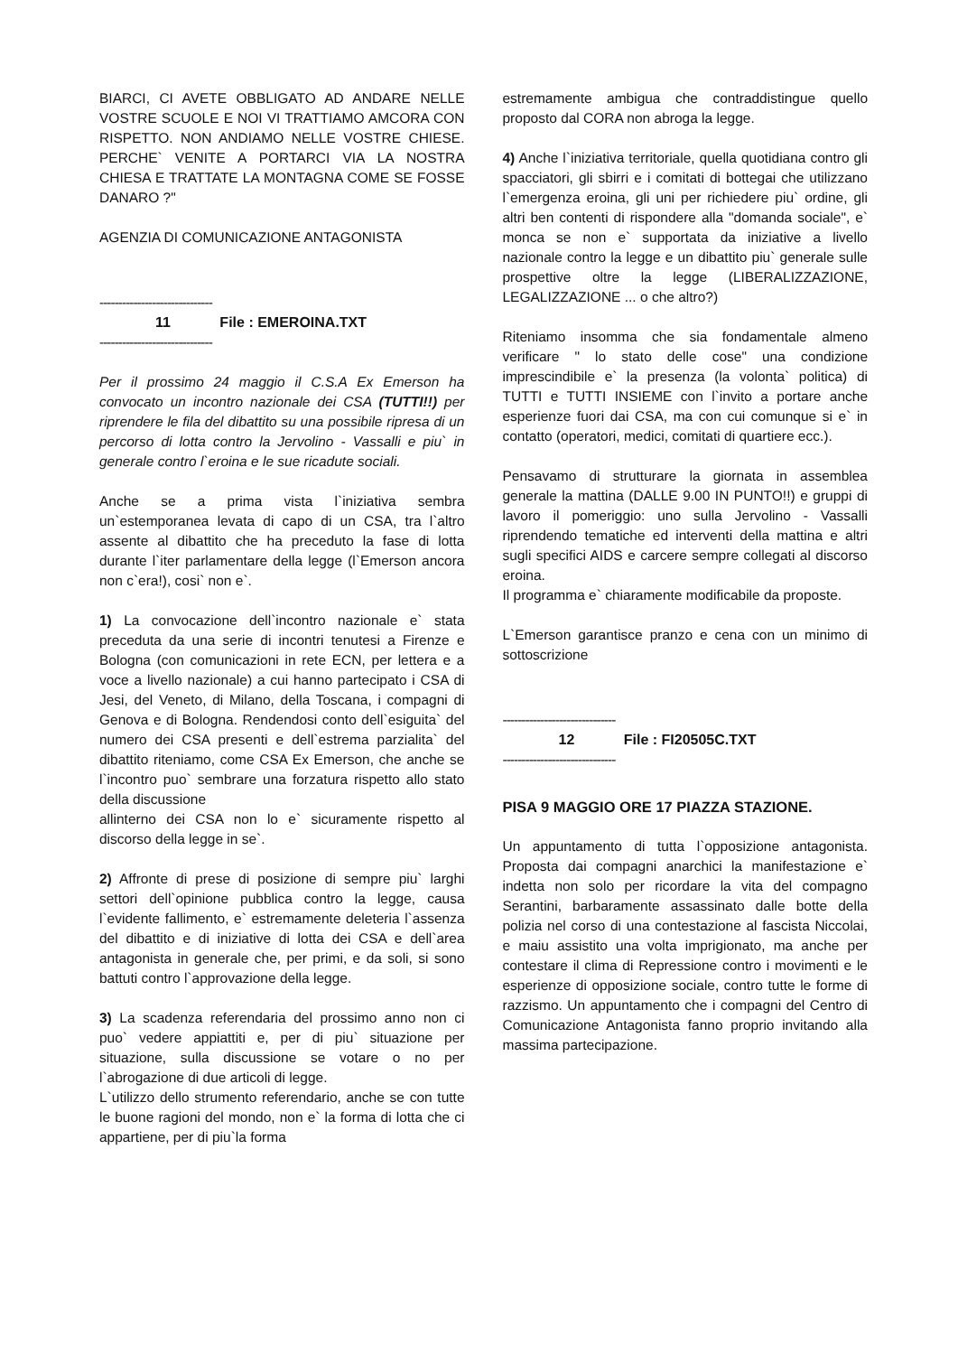BIARCI, CI AVETE OBBLIGATO AD ANDARE NELLE VOSTRE SCUOLE E NOI VI TRATTIAMO AMCORA CON RISPETTO. NON ANDIAMO NELLE VOSTRE CHIESE. PERCHE` VENITE A PORTARCI VIA LA NOSTRA CHIESA E TRATTATE LA MONTAGNA COME SE FOSSE DANARO ?"
AGENZIA DI COMUNICAZIONE ANTAGONISTA
------------------------------
11 File : EMEROINA.TXT
------------------------------
Per il prossimo 24 maggio il C.S.A Ex Emerson ha convocato un incontro nazionale dei CSA (TUTTI!!) per riprendere le fila del dibattito su una possibile ripresa di un percorso di lotta contro la Jervolino - Vassalli e piu` in generale contro l`eroina e le sue ricadute sociali.
Anche se a prima vista l`iniziativa sembra un`estemporanea levata di capo di un CSA, tra l`altro assente al dibattito che ha preceduto la fase di lotta durante l`iter parlamentare della legge (l`Emerson ancora non c`era!), cosi` non e`.
1) La convocazione dell`incontro nazionale e` stata preceduta da una serie di incontri tenutesi a Firenze e Bologna (con comunicazioni in rete ECN, per lettera e a voce a livello nazionale) a cui hanno partecipato i CSA di Jesi, del Veneto, di Milano, della Toscana, i compagni di Genova e di Bologna. Rendendosi conto dell`esiguita` del numero dei CSA presenti e dell`estrema parzialita` del dibattito riteniamo, come CSA Ex Emerson, che anche se l`incontro puo` sembrare una forzatura rispetto allo stato della discussione
allinterno dei CSA non lo e` sicuramente rispetto al discorso della legge in se`.
2) Affronte di prese di posizione di sempre piu` larghi settori dell`opinione pubblica contro la legge, causa l`evidente fallimento, e` estremamente deleteria l`assenza del dibattito e di iniziative di lotta dei CSA e dell`area antagonista in generale che, per primi, e da soli, si sono battuti contro l`approvazione della legge.
3) La scadenza referendaria del prossimo anno non ci puo` vedere appiattiti e, per di piu` situazione per situazione, sulla discussione se votare o no per l`abrogazione di due articoli di legge.
L`utilizzo dello strumento referendario, anche se con tutte le buone ragioni del mondo, non e` la forma di lotta che ci appartiene, per di piu`la forma
estremamente ambigua che contraddistingue quello proposto dal CORA non abroga la legge.
4) Anche l`iniziativa territoriale, quella quotidiana contro gli spacciatori, gli sbirri e i comitati di bottegai che utilizzano l`emergenza eroina, gli uni per richiedere piu` ordine, gli altri ben contenti di rispondere alla "domanda sociale", e` monca se non e` supportata da iniziative a livello nazionale contro la legge e un dibattito piu` generale sulle prospettive oltre la legge (LIBERALIZZAZIONE, LEGALIZZAZIONE ... o che altro?)
Riteniamo insomma che sia fondamentale almeno verificare " lo stato delle cose" una condizione imprescindibile e` la presenza (la volonta` politica) di TUTTI e TUTTI INSIEME con l`invito a portare anche esperienze fuori dai CSA, ma con cui comunque si e` in contatto (operatori, medici, comitati di quartiere ecc.).
Pensavamo di strutturare la giornata in assemblea generale la mattina (DALLE 9.00 IN PUNTO!!) e gruppi di lavoro il pomeriggio: uno sulla Jervolino - Vassalli riprendendo tematiche ed interventi della mattina e altri sugli specifici AIDS e carcere sempre collegati al discorso eroina.
Il programma e` chiaramente modificabile da proposte.
L`Emerson garantisce pranzo e cena con un minimo di sottoscrizione
------------------------------
12 File : FI20505C.TXT
------------------------------
PISA 9 MAGGIO ORE 17 PIAZZA STAZIONE.
Un appuntamento di tutta l`opposizione antagonista. Proposta dai compagni anarchici la manifestazione e` indetta non solo per ricordare la vita del compagno Serantini, barbaramente assassinato dalle botte della polizia nel corso di una contestazione al fascista Niccolai, e maiu assistito una volta imprigionato, ma anche per contestare il clima di Repressione contro i movimenti e le esperienze di opposizione sociale, contro tutte le forme di razzismo. Un appuntamento che i compagni del Centro di Comunicazione Antagonista fanno proprio invitando alla massima partecipazione.